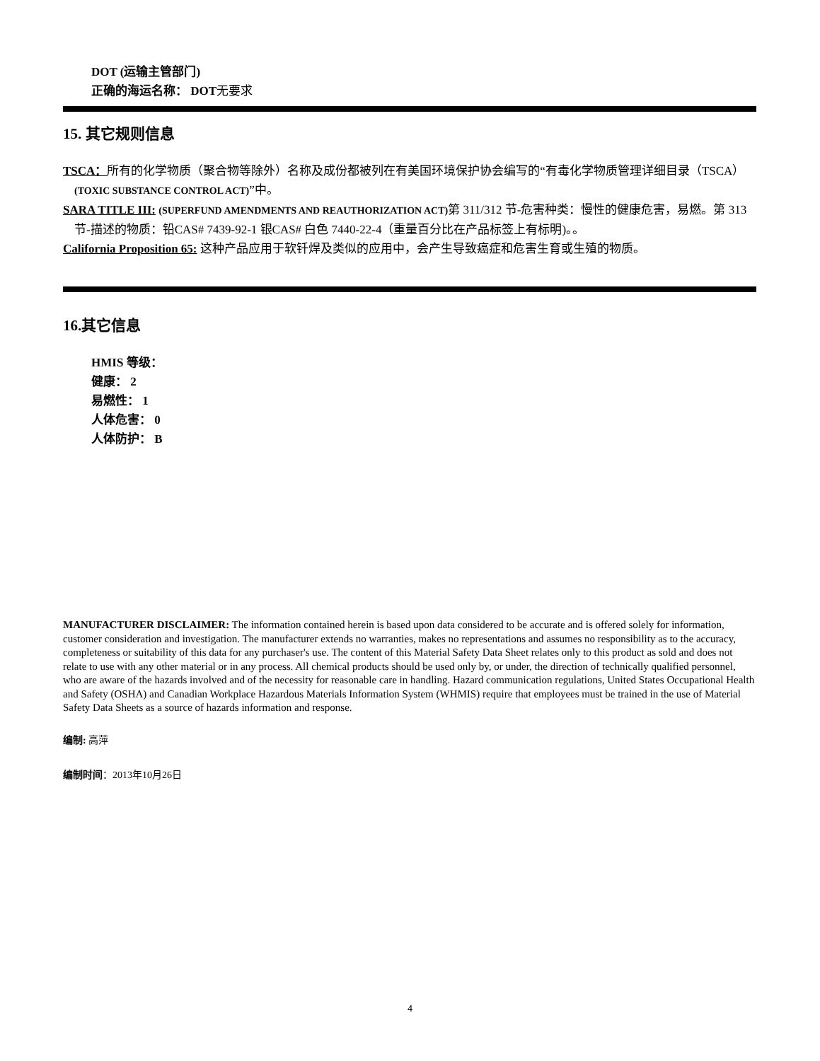DOT (运输主管部门)
正确的海运名称： DOT无要求
15. 其它规则信息
TSCA：所有的化学物质（聚合物等除外）名称及成份都被列在有美国环境保护协会编写的“有毒化学物质管理详细目录（TSCA）(TOXIC SUBSTANCE CONTROL ACT)”中。
SARA TITLE III: (SUPERFUND AMENDMENTS AND REAUTHORIZATION ACT) 第 311/312 节-危害种类：慢性的健康危害，易燃。第 313 节-描述的物质：铅CAS# 7439-92-1 银CAS# 白色 7440-22-4（重量百分比在产品标签上有标明)。。
California Proposition 65: 这种产品应用于软钎焊及类似的应用中，会产生导致癌症和危害生育或生殖的物质。
16.其它信息
HMIS 等级：
健康： 2
易燃性： 1
人体危害： 0
人体防护： B
MANUFACTURER DISCLAIMER: The information contained herein is based upon data considered to be accurate and is offered solely for information, customer consideration and investigation. The manufacturer extends no warranties, makes no representations and assumes no responsibility as to the accuracy, completeness or suitability of this data for any purchaser's use. The content of this Material Safety Data Sheet relates only to this product as sold and does not relate to use with any other material or in any process. All chemical products should be used only by, or under, the direction of technically qualified personnel, who are aware of the hazards involved and of the necessity for reasonable care in handling. Hazard communication regulations, United States Occupational Health and Safety (OSHA) and Canadian Workplace Hazardous Materials Information System (WHMIS) require that employees must be trained in the use of Material Safety Data Sheets as a source of hazards information and response.
编制: 高萍
编制时间：2013年10月26日
4